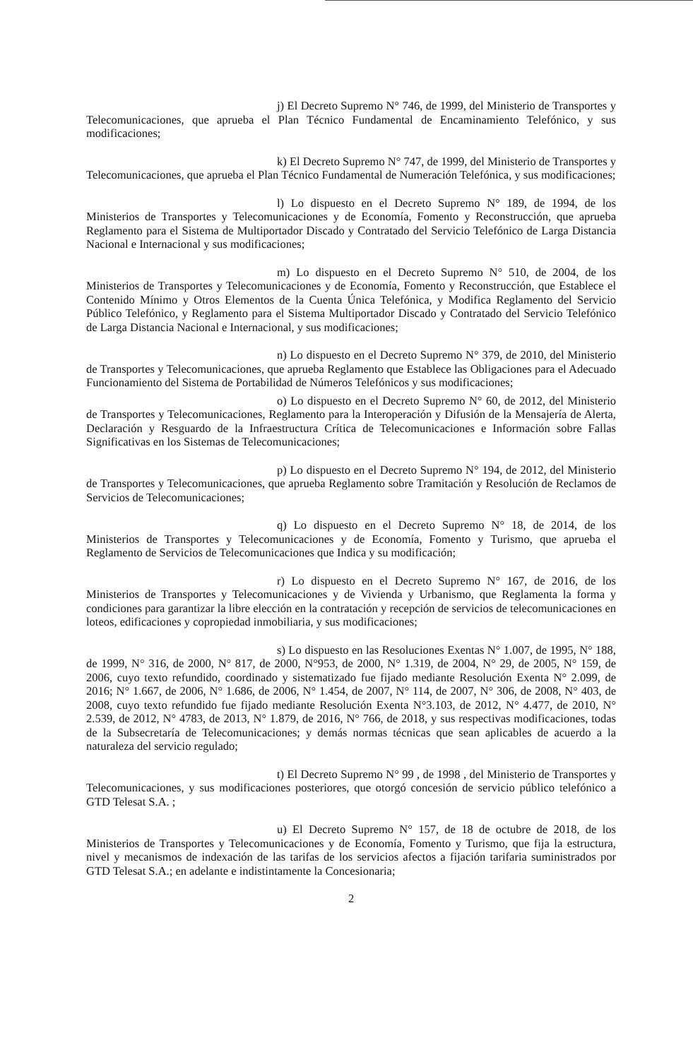j) El Decreto Supremo N° 746, de 1999, del Ministerio de Transportes y Telecomunicaciones, que aprueba el Plan Técnico Fundamental de Encaminamiento Telefónico, y sus modificaciones;
k) El Decreto Supremo N° 747, de 1999, del Ministerio de Transportes y Telecomunicaciones, que aprueba el Plan Técnico Fundamental de Numeración Telefónica, y sus modificaciones;
l) Lo dispuesto en el Decreto Supremo N° 189, de 1994, de los Ministerios de Transportes y Telecomunicaciones y de Economía, Fomento y Reconstrucción, que aprueba Reglamento para el Sistema de Multiportador Discado y Contratado del Servicio Telefónico de Larga Distancia Nacional e Internacional y sus modificaciones;
m) Lo dispuesto en el Decreto Supremo N° 510, de 2004, de los Ministerios de Transportes y Telecomunicaciones y de Economía, Fomento y Reconstrucción, que Establece el Contenido Mínimo y Otros Elementos de la Cuenta Única Telefónica, y Modifica Reglamento del Servicio Público Telefónico, y Reglamento para el Sistema Multiportador Discado y Contratado del Servicio Telefónico de Larga Distancia Nacional e Internacional, y sus modificaciones;
n) Lo dispuesto en el Decreto Supremo N° 379, de 2010, del Ministerio de Transportes y Telecomunicaciones, que aprueba Reglamento que Establece las Obligaciones para el Adecuado Funcionamiento del Sistema de Portabilidad de Números Telefónicos y sus modificaciones;
o) Lo dispuesto en el Decreto Supremo N° 60, de 2012, del Ministerio de Transportes y Telecomunicaciones, Reglamento para la Interoperación y Difusión de la Mensajería de Alerta, Declaración y Resguardo de la Infraestructura Crítica de Telecomunicaciones e Información sobre Fallas Significativas en los Sistemas de Telecomunicaciones;
p) Lo dispuesto en el Decreto Supremo N° 194, de 2012, del Ministerio de Transportes y Telecomunicaciones, que aprueba Reglamento sobre Tramitación y Resolución de Reclamos de Servicios de Telecomunicaciones;
q) Lo dispuesto en el Decreto Supremo N° 18, de 2014, de los Ministerios de Transportes y Telecomunicaciones y de Economía, Fomento y Turismo, que aprueba el Reglamento de Servicios de Telecomunicaciones que Indica y su modificación;
r) Lo dispuesto en el Decreto Supremo N° 167, de 2016, de los Ministerios de Transportes y Telecomunicaciones y de Vivienda y Urbanismo, que Reglamenta la forma y condiciones para garantizar la libre elección en la contratación y recepción de servicios de telecomunicaciones en loteos, edificaciones y copropiedad inmobiliaria, y sus modificaciones;
s) Lo dispuesto en las Resoluciones Exentas N° 1.007, de 1995, N° 188, de 1999, N° 316, de 2000, N° 817, de 2000, N°953, de 2000, N° 1.319, de 2004, N° 29, de 2005, N° 159, de 2006, cuyo texto refundido, coordinado y sistematizado fue fijado mediante Resolución Exenta N° 2.099, de 2016; N° 1.667, de 2006, N° 1.686, de 2006, N° 1.454, de 2007, N° 114, de 2007, N° 306, de 2008, N° 403, de 2008, cuyo texto refundido fue fijado mediante Resolución Exenta N°3.103, de 2012, N° 4.477, de 2010, N° 2.539, de 2012, N° 4783, de 2013, N° 1.879, de 2016, N° 766, de 2018, y sus respectivas modificaciones, todas de la Subsecretaría de Telecomunicaciones; y demás normas técnicas que sean aplicables de acuerdo a la naturaleza del servicio regulado;
t) El Decreto Supremo N° 99 , de 1998 , del Ministerio de Transportes y Telecomunicaciones, y sus modificaciones posteriores, que otorgó concesión de servicio público telefónico a GTD Telesat S.A. ;
u) El Decreto Supremo N° 157, de 18 de octubre de 2018, de los Ministerios de Transportes y Telecomunicaciones y de Economía, Fomento y Turismo, que fija la estructura, nivel y mecanismos de indexación de las tarifas de los servicios afectos a fijación tarifaria suministrados por GTD Telesat S.A.; en adelante e indistintamente la Concesionaria;
2